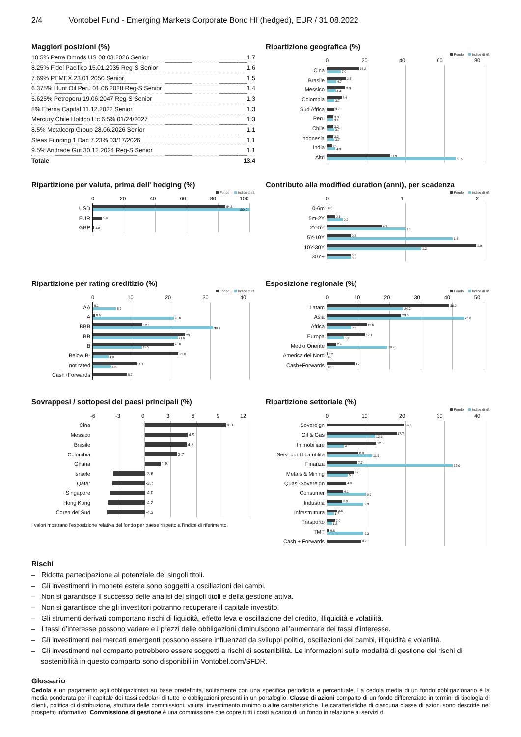2/4 Vontobel Fund - Emerging Markets Corporate Bond HI (hedged), EUR / 31.08.2022
Maggiori posizioni (%)
| 10.5% Petra Dmnds US 08.03.2026 Senior | 1.7 |
| 8.25% Fidei Pacifico 15.01.2035 Reg-S Senior | 1.6 |
| 7.69% PEMEX 23.01.2050 Senior | 1.5 |
| 6.375% Hunt Oil Peru 01.06.2028 Reg-S Senior | 1.4 |
| 5.625% Petroperu 19.06.2047 Reg-S Senior | 1.3 |
| 8% Eterna Capital 11.12.2022 Senior | 1.3 |
| Mercury Chile Holdco Llc 6.5% 01/24/2027 | 1.3 |
| 8.5% Metalcorp Group 28.06.2026 Senior | 1.1 |
| Steas Funding 1 Dac 7.23% 03/17/2026 | 1.1 |
| 9.5% Andrade Gut 30.12.2024 Reg-S Senior | 1.1 |
| Totale | 13.4 |
Ripartizione geografica (%)
Fondo Indice di rif.
0 20 40 60 80
Cina
16.2
7.0
Brasile
9.5
4.7
Messico
9.3
4.4
Colombia
7.4
3.7
Sud Africa
3.7
Peru
3.3
3.1
Chile
3.2
3.7
Indonesia
3.2
3.7
India
2.5
4.3
Altri
31.9
65.5
Ripartizione per valuta, prima dell' hedging (%)
Fondo Indice di rif.
0 20 40 60 80 100
USD
84.3
100.0
EUR
5.9
GBP
1.0
Contributo alla modified duration (anni), per scadenza
Fondo Indice di rif.
0 1 2
0-6m
0.0
6m-2Y
0.1
0.2
2Y-5Y
0.7
1.0
5Y-10Y
0.3
1.6
10Y-30Y
1.9
1.2
30Y+
0.3
0.3
Ripartizione per rating creditizio (%)
Fondo Indice di rif.
0 10 20 30 40
AA
0.1
5.9
A
0.6
20.6
BBB
12.6
30.6
BB
23.5
21.6
B
20.6
12.5
Below B-
21.8
4.0
not rated
11.1
4.6
Cash+Forwards
8.7
Esposizione regionale (%)
Fondo Indice di rif.
0 10 20 30 40 50
Latam
38.9
24.2
Asia
23.6
43.6
Africa
12.6
7.6
Europa
12.1
5.3
Medio Oriente
2.9
19.2
America del Nord
0.2
0.0
Cash+Forwards
8.7
0.0
Sovrappesi / sottopesi dei paesi principali (%)
-6 -3 0 3 6 9 12
Cina
9.3
Messico
4.9
Brasile
4.8
Colombia
3.7
Ghana
1.8
Israele
-3.6
Qatar
-3.7
Singapore
-4.0
Hong Kong
-4.2
Corea del Sud
-4.3
I valori mostrano l'esposizione relativa del fondo per paese rispetto a l'indice di riferimento.
Ripartizione settoriale (%)
Fondo Indice di rif.
0 10 20 30 40
Sovereign
19.6
Oil & Gas
17.7
12.2
Immobiliare
12.5
4.3
Serv. pubblica utilità
8.0
11.5
Finanza
7.7
32.0
Metals & Mining
6.7
5.3
Quasi-Sovereign
4.9
Consumer
4.1
9.9
Industria
3.9
9.3
Infrastruttura
2.6
1.7
Trasporto
2.0
1.2
TMT
0.6
9.3
Cash + Forwards
8.7
Rischi
– Ridotta partecipazione al potenziale dei singoli titoli.
– Gli investimenti in monete estere sono soggetti a oscillazioni dei cambi.
– Non si garantisce il successo delle analisi dei singoli titoli e della gestione attiva.
– Non si garantisce che gli investitori potranno recuperare il capitale investito.
– Gli strumenti derivati comportano rischi di liquidità, effetto leva e oscillazione del credito, illiquidità e volatilità.
– I tassi d’interesse possono variare e i prezzi delle obbligazioni diminuiscono all’aumentare dei tassi d’interesse.
– Gli investimenti nei mercati emergenti possono essere influenzati da sviluppi politici, oscillazioni dei cambi, illiquidità e volatilità.
– Gli investimenti nel comparto potrebbero essere soggetti a rischi di sostenibilità. Le informazioni sulle modalità di gestione dei rischi di sostenibilità in questo comparto sono disponibili in Vontobel.com/SFDR.
Glossario
Cedola è un pagamento agli obbligazionisti su base predefinita, solitamente con una specifica periodicità e percentuale. La cedola media di un fondo obbligazionario è la media ponderata per il capitale dei tassi cedolari di tutte le obbligazioni presenti in un portafoglio. Classe di azioni comparto di un fondo differenziato in termini di tipologia di clienti, politica di distribuzione, struttura delle commissioni, valuta, investimento minimo o altre caratteristiche. Le caratteristiche di ciascuna classe di azioni sono descritte nel prospetto informativo. Commissione di gestione è una commissione che copre tutti i costi a carico di un fondo in relazione ai servizi di